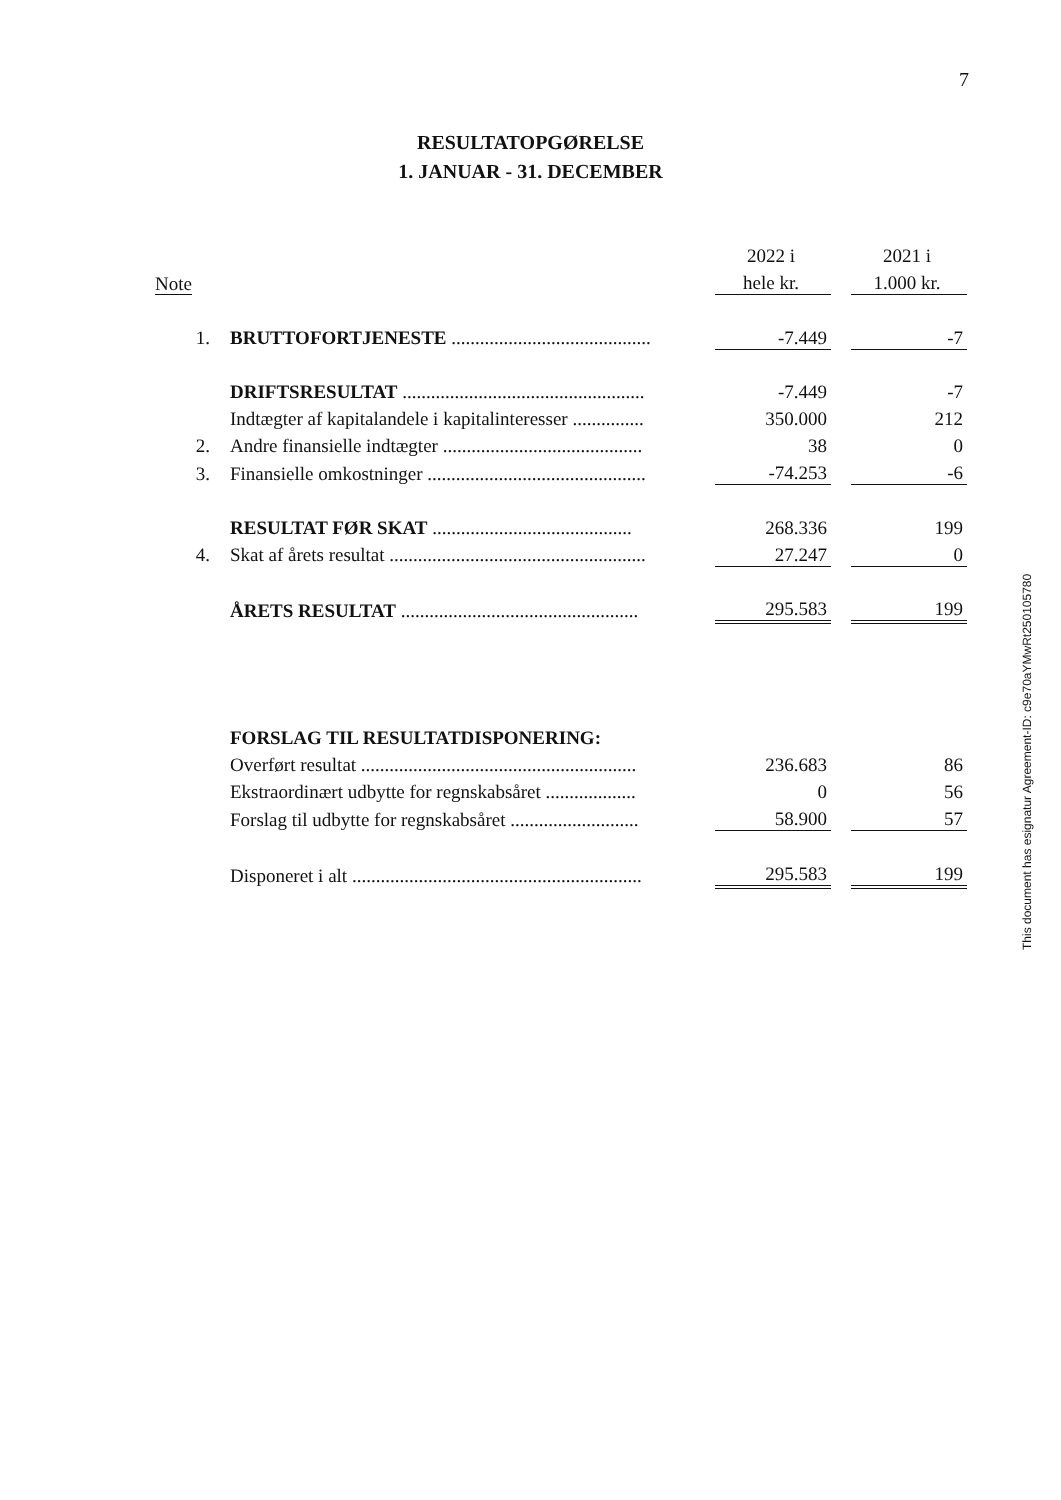7
RESULTATOPGØRELSE
1. JANUAR - 31. DECEMBER
| | | 2022 i | | 2021 i |
| --- | --- | --- | --- | --- |
| Note | | hele kr. | | 1.000 kr. |
| 1. | BRUTTOFORTJENESTE .......................................... | -7.449 | | -7 |
| | DRIFTSRESULTAT ................................................... | -7.449 | | -7 |
| | Indtægter af kapitalandele i kapitalinteresser ............... | 350.000 | | 212 |
| 2. | Andre finansielle indtægter .......................................... | 38 | | 0 |
| 3. | Finansielle omkostninger .............................................. | -74.253 | | -6 |
| | RESULTAT FØR SKAT .......................................... | 268.336 | | 199 |
| 4. | Skat af årets resultat ...................................................... | 27.247 | | 0 |
| | ÅRETS RESULTAT .................................................. | 295.583 | | 199 |
| | FORSLAG TIL RESULTATDISPONERING: | | | |
| | Overført resultat .......................................................... | 236.683 | | 86 |
| | Ekstraordinært udbytte for regnskabsåret ................... | 0 | | 56 |
| | Forslag til udbytte for regnskabsåret ........................... | 58.900 | | 57 |
| | Disponeret i alt ............................................................. | 295.583 | | 199 |
This document has esignatur Agreement-ID: c9e70aYMwRt250105780